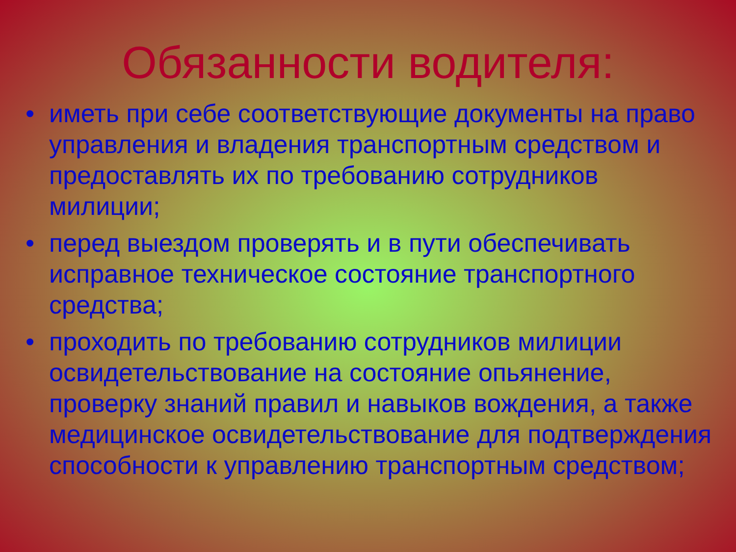Обязанности водителя:
• иметь при себе соответствующие документы на право управления и владения транспортным средством и предоставлять их по требованию сотрудников милиции;
• перед выездом проверять и в пути обеспечивать исправное техническое состояние транспортного средства;
• проходить по требованию сотрудников милиции освидетельствование на состояние опьянение, проверку знаний правил и навыков вождения, а также медицинское освидетельствование для подтверждения способности к управлению транспортным средством;